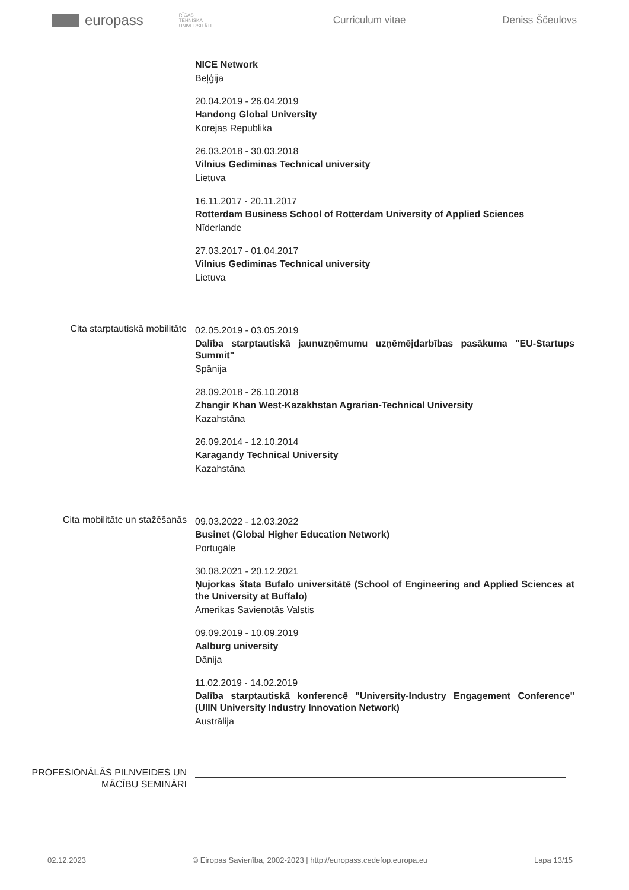europass RĪGAS TEHNISKĀ UNIVERSITĀTE Curriculum vitae Deniss Ščeulovs
NICE Network
Beļģija
20.04.2019 - 26.04.2019
Handong Global University
Korejas Republika
26.03.2018 - 30.03.2018
Vilnius Gediminas Technical university
Lietuva
16.11.2017 - 20.11.2017
Rotterdam Business School of Rotterdam University of Applied Sciences
Nīderlande
27.03.2017 - 01.04.2017
Vilnius Gediminas Technical university
Lietuva
Cita starptautiskā mobilitāte
02.05.2019 - 03.05.2019
Dalība starptautiskā jaunuzņēmumu uzņēmējdarbības pasākuma "EU-Startups Summit"
Spānija
28.09.2018 - 26.10.2018
Zhangir Khan West-Kazakhstan Agrarian-Technical University
Kazahstāna
26.09.2014 - 12.10.2014
Karagandy Technical University
Kazahstāna
Cita mobilitāte un stažēšanās
09.03.2022 - 12.03.2022
Businet (Global Higher Education Network)
Portugāle
30.08.2021 - 20.12.2021
Ņujorkas štata Bufalo universitātē (School of Engineering and Applied Sciences at the University at Buffalo)
Amerikas Savienotās Valstis
09.09.2019 - 10.09.2019
Aalburg university
Dānija
11.02.2019 - 14.02.2019
Dalība starptautiskā konferencē "University-Industry Engagement Conference" (UIIN University Industry Innovation Network)
Austrālija
PROFESIONĀLĀS PILNVEIDES UN MĀCĪBU SEMINĀRI
02.12.2023 © Eiropas Savienība, 2002-2023 | http://europass.cedefop.europa.eu Lapa 13/15